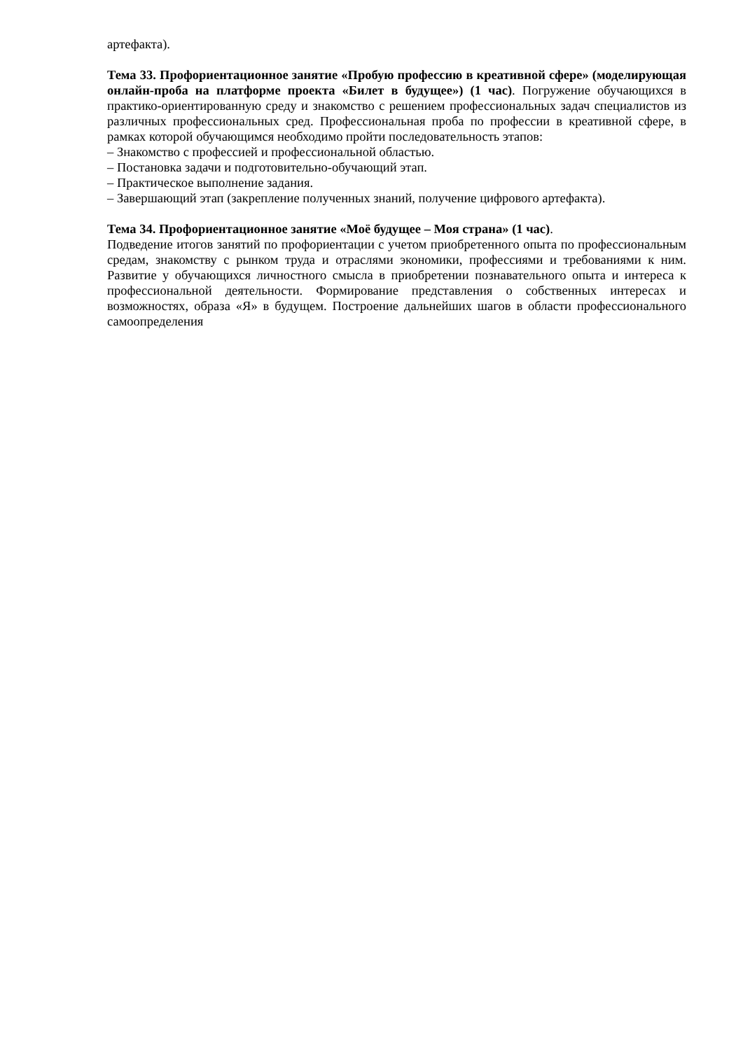артефакта).
Тема 33. Профориентационное занятие «Пробую профессию в креативной сфере» (моделирующая онлайн-проба на платформе проекта «Билет в будущее») (1 час). Погружение обучающихся в практико-ориентированную среду и знакомство с решением профессиональных задач специалистов из различных профессиональных сред. Профессиональная проба по профессии в креативной сфере, в рамках которой обучающимся необходимо пройти последовательность этапов:
– Знакомство с профессией и профессиональной областью.
– Постановка задачи и подготовительно-обучающий этап.
– Практическое выполнение задания.
– Завершающий этап (закрепление полученных знаний, получение цифрового артефакта).
Тема 34. Профориентационное занятие «Моё будущее – Моя страна» (1 час).
Подведение итогов занятий по профориентации с учетом приобретенного опыта по профессиональным средам, знакомству с рынком труда и отраслями экономики, профессиями и требованиями к ним. Развитие у обучающихся личностного смысла в приобретении познавательного опыта и интереса к профессиональной деятельности. Формирование представления о собственных интересах и возможностях, образа «Я» в будущем. Построение дальнейших шагов в области профессионального самоопределения